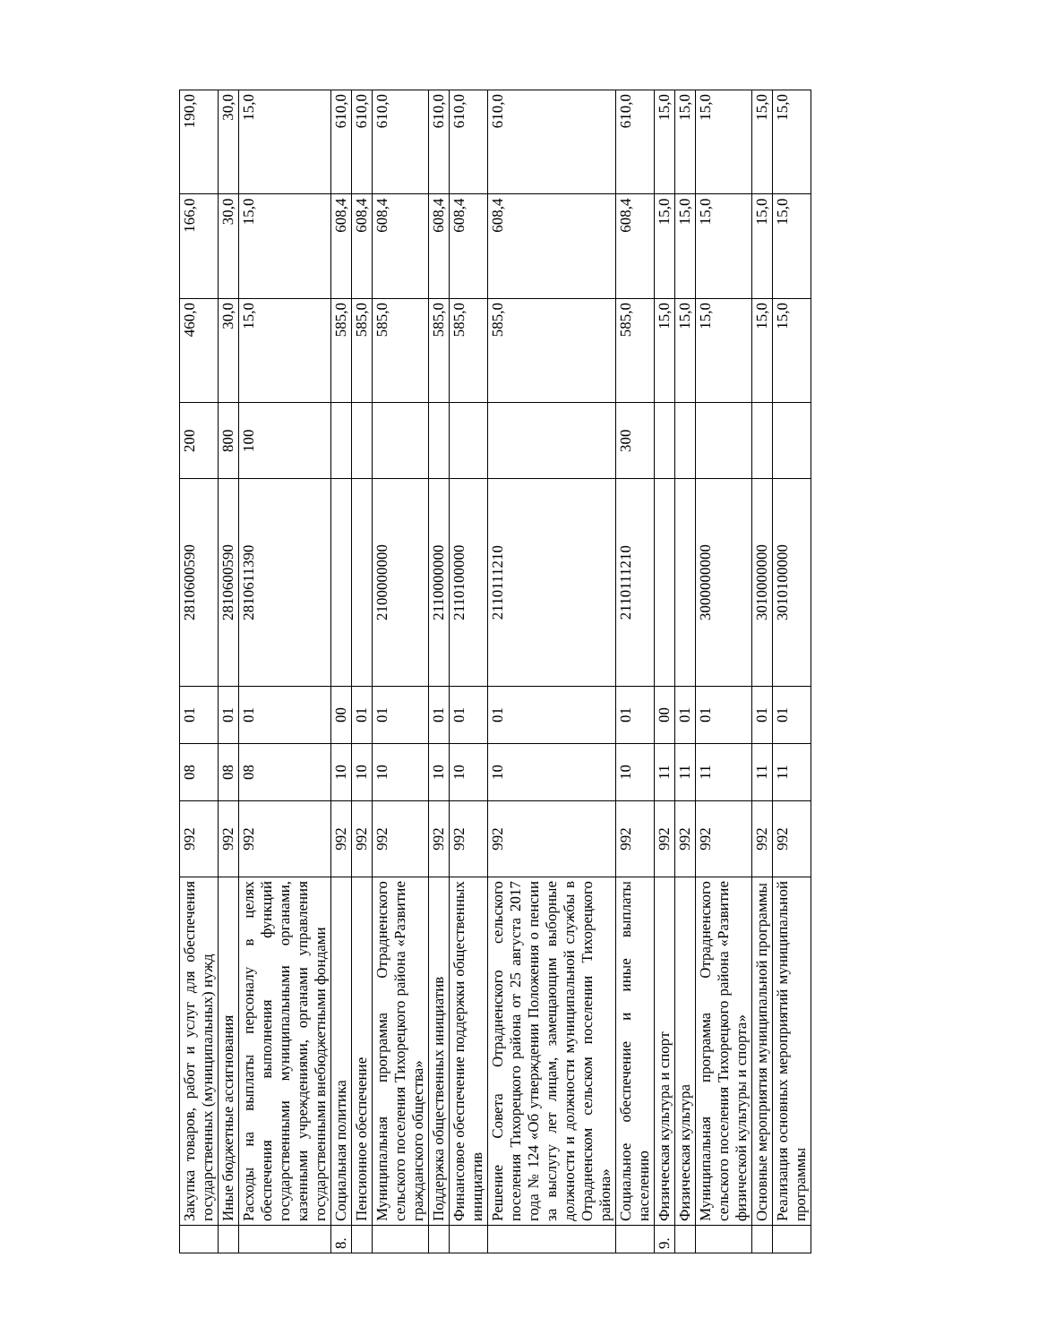| | Закупка товаров, работ и услуг для обеспечения государственных (муниципальных) нужд | 992 | 08 | 01 | 2810600590 | 200 | 460,0 | 166,0 | 190,0 |
| | Иные бюджетные ассигнования | 992 | 08 | 01 | 2810600590 | 800 | 30,0 | 30,0 | 30,0 |
| | Расходы на выплаты персоналу в целях обеспечения выполнения функций государственными муниципальными органами, казенными учреждениями, органами управления государственными внебюджетными фондами | 992 | 08 | 01 | 2810611390 | 100 | 15,0 | 15,0 | 15,0 |
| 8. | Социальная политика | 992 | 10 | 00 | | | 585,0 | 608,4 | 610,0 |
| | Пенсионное обеспечение | 992 | 10 | 01 | | | 585,0 | 608,4 | 610,0 |
| | Муниципальная программа Отрадненского сельского поселения Тихорецкого района «Развитие гражданского общества» | 992 | 10 | 01 | 2100000000 | | 585,0 | 608,4 | 610,0 |
| | Поддержка общественных инициатив | 992 | 10 | 01 | 2110000000 | | 585,0 | 608,4 | 610,0 |
| | Финансовое обеспечение поддержки общественных инициатив | 992 | 10 | 01 | 2110100000 | | 585,0 | 608,4 | 610,0 |
| | Решение Совета Отрадненского сельского поселения Тихорецкого района от 25 августа 2017 года № 124 «Об утверждении Положения о пенсии за выслугу лет лицам, замещающим выборные должности и должности муниципальной службы в Отрадненском сельском поселении Тихорецкого района» | 992 | 10 | 01 | 2110111210 | | 585,0 | 608,4 | 610,0 |
| | Социальное обеспечение и иные выплаты населению | 992 | 10 | 01 | 2110111210 | 300 | 585,0 | 608,4 | 610,0 |
| 9. | Физическая культура и спорт | 992 | 11 | 00 | | | 15,0 | 15,0 | 15,0 |
| | Физическая культура | 992 | 11 | 01 | | | 15,0 | 15,0 | 15,0 |
| | Муниципальная программа Отрадненского сельского поселения Тихорецкого района «Развитие физической культуры и спорта» | 992 | 11 | 01 | 3000000000 | | 15,0 | 15,0 | 15,0 |
| | Основные мероприятия муниципальной программы | 992 | 11 | 01 | 3010000000 | | 15,0 | 15,0 | 15,0 |
| | Реализация основных мероприятий муниципальной программы | 992 | 11 | 01 | 3010100000 | | 15,0 | 15,0 | 15,0 |